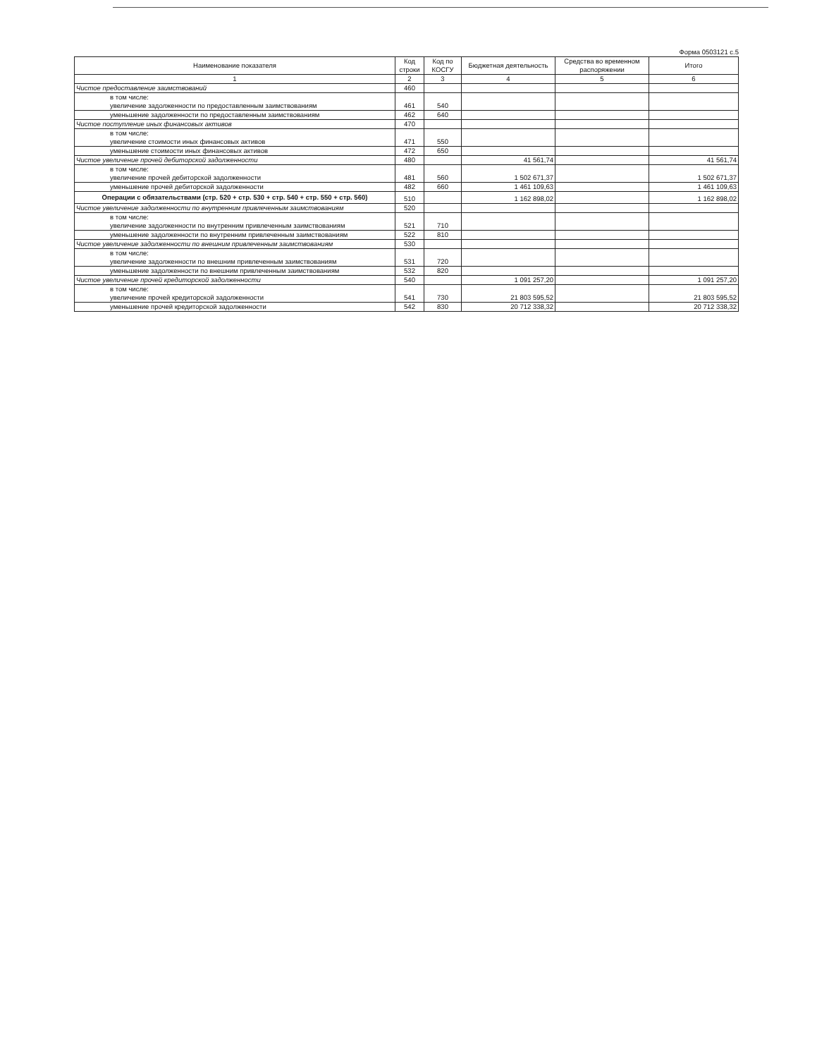Форма 0503121 с.5
| Наименование показателя | Код строки | Код по КОСГУ | Бюджетная деятельность | Средства во временном распоряжении | Итого |
| --- | --- | --- | --- | --- | --- |
| 1 | 2 | 3 | 4 | 5 | 6 |
| Чистое предоставление заимствований | 460 | | | | |
| в том числе: увеличение задолженности по предоставленным заимствованиям | 461 | 540 | | | |
| уменьшение задолженности по предоставленным заимствованиям | 462 | 640 | | | |
| Чистое поступление иных финансовых активов | 470 | | | | |
| в том числе: увеличение стоимости иных финансовых активов | 471 | 550 | | | |
| уменьшение стоимости иных финансовых активов | 472 | 650 | | | |
| Чистое увеличение прочей дебиторской задолженности | 480 | | 41 561,74 | | 41 561,74 |
| в том числе: увеличение прочей дебиторской задолженности | 481 | 560 | 1 502 671,37 | | 1 502 671,37 |
| уменьшение прочей дебиторской задолженности | 482 | 660 | 1 461 109,63 | | 1 461 109,63 |
| Операции с обязательствами (стр. 520 + стр. 530 + стр. 540 + стр. 550 + стр. 560) | 510 | | 1 162 898,02 | | 1 162 898,02 |
| Чистое увеличение задолженности по внутренним привлеченным заимствованиям | 520 | | | | |
| в том числе: увеличение задолженности по внутренним привлеченным заимствованиям | 521 | 710 | | | |
| уменьшение задолженности по внутренним привлеченным заимствованиям | 522 | 810 | | | |
| Чистое увеличение задолженности по внешним привлеченным заимствованиям | 530 | | | | |
| в том числе: увеличение задолженности по внешним привлеченным заимствованиям | 531 | 720 | | | |
| уменьшение задолженности по внешним привлеченным заимствованиям | 532 | 820 | | | |
| Чистое увеличение прочей кредиторской задолженности | 540 | | 1 091 257,20 | | 1 091 257,20 |
| в том числе: увеличение прочей кредиторской задолженности | 541 | 730 | 21 803 595,52 | | 21 803 595,52 |
| уменьшение прочей кредиторской задолженности | 542 | 830 | 20 712 338,32 | | 20 712 338,32 |